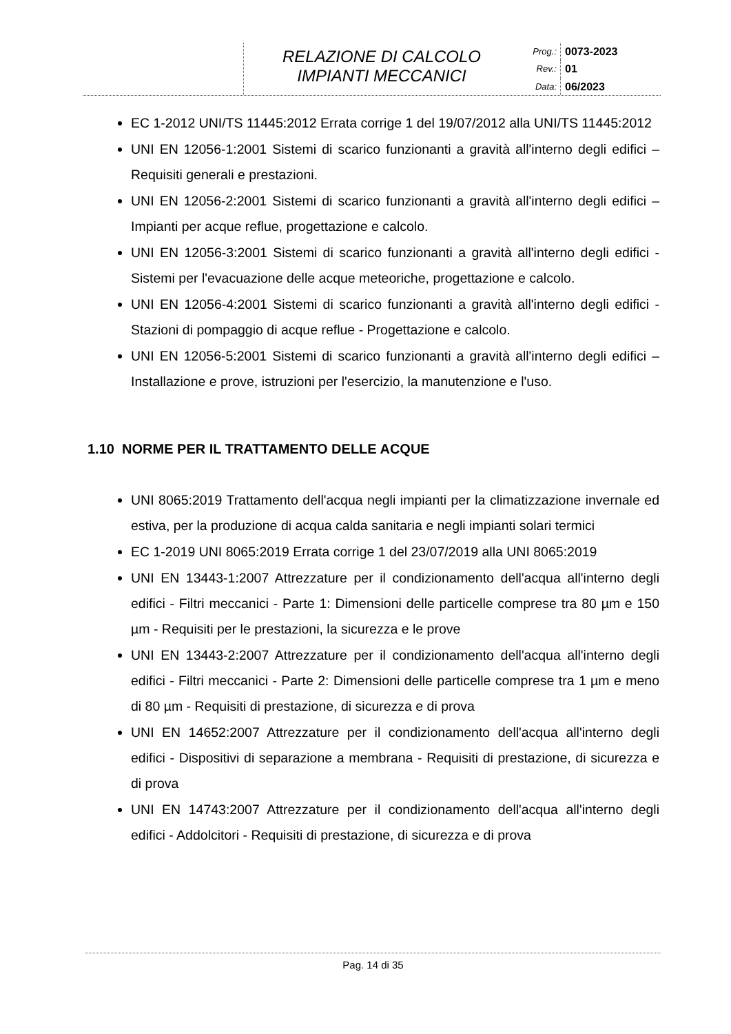RELAZIONE DI CALCOLO
IMPIANTI MECCANICI
Prog.: 0073-2023 Rev.: 01 Data: 06/2023
EC 1-2012 UNI/TS 11445:2012 Errata corrige 1 del 19/07/2012 alla UNI/TS 11445:2012
UNI EN 12056-1:2001 Sistemi di scarico funzionanti a gravità all'interno degli edifici – Requisiti generali e prestazioni.
UNI EN 12056-2:2001 Sistemi di scarico funzionanti a gravità all'interno degli edifici – Impianti per acque reflue, progettazione e calcolo.
UNI EN 12056-3:2001 Sistemi di scarico funzionanti a gravità all'interno degli edifici - Sistemi per l'evacuazione delle acque meteoriche, progettazione e calcolo.
UNI EN 12056-4:2001 Sistemi di scarico funzionanti a gravità all'interno degli edifici - Stazioni di pompaggio di acque reflue - Progettazione e calcolo.
UNI EN 12056-5:2001 Sistemi di scarico funzionanti a gravità all'interno degli edifici – Installazione e prove, istruzioni per l'esercizio, la manutenzione e l'uso.
1.10 NORME PER IL TRATTAMENTO DELLE ACQUE
UNI 8065:2019 Trattamento dell'acqua negli impianti per la climatizzazione invernale ed estiva, per la produzione di acqua calda sanitaria e negli impianti solari termici
EC 1-2019 UNI 8065:2019 Errata corrige 1 del 23/07/2019 alla UNI 8065:2019
UNI EN 13443-1:2007 Attrezzature per il condizionamento dell'acqua all'interno degli edifici - Filtri meccanici - Parte 1: Dimensioni delle particelle comprese tra 80 µm e 150 µm - Requisiti per le prestazioni, la sicurezza e le prove
UNI EN 13443-2:2007 Attrezzature per il condizionamento dell'acqua all'interno degli edifici - Filtri meccanici - Parte 2: Dimensioni delle particelle comprese tra 1 µm e meno di 80 µm - Requisiti di prestazione, di sicurezza e di prova
UNI EN 14652:2007 Attrezzature per il condizionamento dell'acqua all'interno degli edifici - Dispositivi di separazione a membrana - Requisiti di prestazione, di sicurezza e di prova
UNI EN 14743:2007 Attrezzature per il condizionamento dell'acqua all'interno degli edifici - Addolcitori - Requisiti di prestazione, di sicurezza e di prova
Pag. 14 di 35